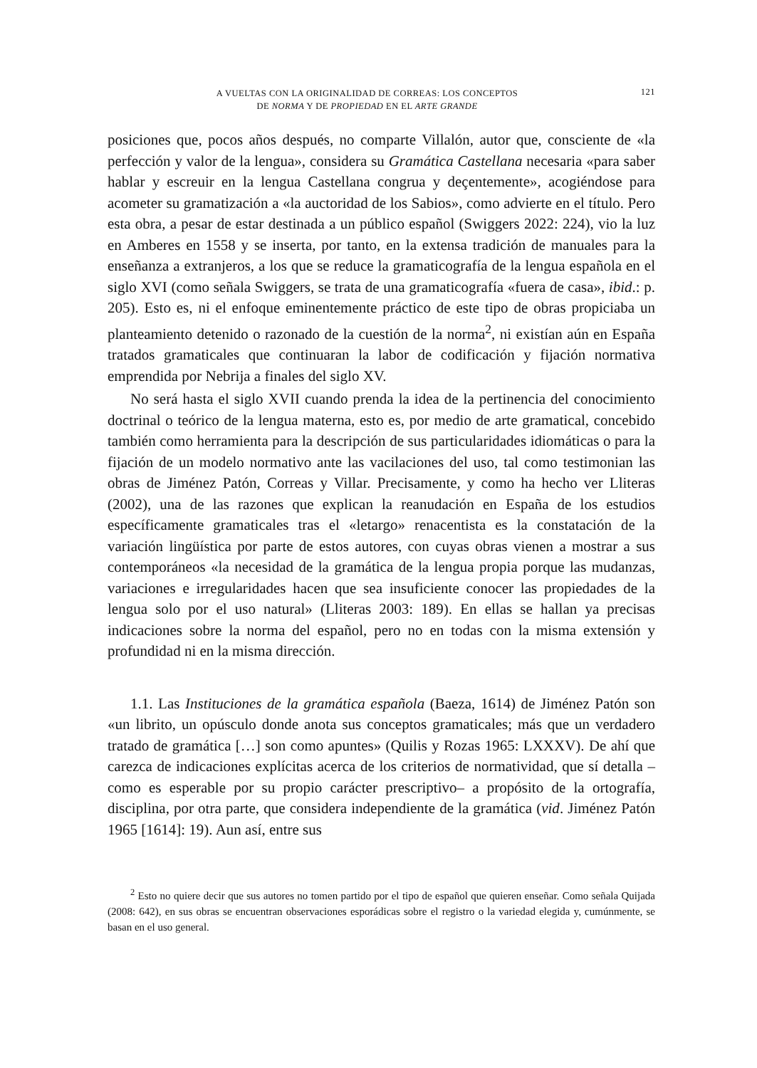A VUELTAS CON LA ORIGINALIDAD DE CORREAS: LOS CONCEPTOS
DE NORMA Y DE PROPIEDAD EN EL ARTE GRANDE
121
posiciones que, pocos años después, no comparte Villalón, autor que, consciente de «la perfección y valor de la lengua», considera su Gramática Castellana necesaria «para saber hablar y escreuir en la lengua Castellana congrua y deçentemente», acogiéndose para acometer su gramatización a «la auctoridad de los Sabios», como advierte en el título. Pero esta obra, a pesar de estar destinada a un público español (Swiggers 2022: 224), vio la luz en Amberes en 1558 y se inserta, por tanto, en la extensa tradición de manuales para la enseñanza a extranjeros, a los que se reduce la gramaticografía de la lengua española en el siglo XVI (como señala Swiggers, se trata de una gramaticografía «fuera de casa», ibid.: p. 205). Esto es, ni el enfoque eminentemente práctico de este tipo de obras propiciaba un planteamiento detenido o razonado de la cuestión de la norma<sup>2</sup>, ni existían aún en España tratados gramaticales que continuaran la labor de codificación y fijación normativa emprendida por Nebrija a finales del siglo XV.
No será hasta el siglo XVII cuando prenda la idea de la pertinencia del conocimiento doctrinal o teórico de la lengua materna, esto es, por medio de arte gramatical, concebido también como herramienta para la descripción de sus particularidades idiomáticas o para la fijación de un modelo normativo ante las vacilaciones del uso, tal como testimonian las obras de Jiménez Patón, Correas y Villar. Precisamente, y como ha hecho ver Lliteras (2002), una de las razones que explican la reanudación en España de los estudios específicamente gramaticales tras el «letargo» renacentista es la constatación de la variación lingüística por parte de estos autores, con cuyas obras vienen a mostrar a sus contemporáneos «la necesidad de la gramática de la lengua propia porque las mudanzas, variaciones e irregularidades hacen que sea insuficiente conocer las propiedades de la lengua solo por el uso natural» (Lliteras 2003: 189). En ellas se hallan ya precisas indicaciones sobre la norma del español, pero no en todas con la misma extensión y profundidad ni en la misma dirección.
1.1. Las Instituciones de la gramática española (Baeza, 1614) de Jiménez Patón son «un librito, un opúsculo donde anota sus conceptos gramaticales; más que un verdadero tratado de gramática […] son como apuntes» (Quilis y Rozas 1965: LXXXV). De ahí que carezca de indicaciones explícitas acerca de los criterios de normatividad, que sí detalla –como es esperable por su propio carácter prescriptivo– a propósito de la ortografía, disciplina, por otra parte, que considera independiente de la gramática (vid. Jiménez Patón 1965 [1614]: 19). Aun así, entre sus
<sup>2</sup> Esto no quiere decir que sus autores no tomen partido por el tipo de español que quieren enseñar. Como señala Quijada (2008: 642), en sus obras se encuentran observaciones esporádicas sobre el registro o la variedad elegida y, cumúnmente, se basan en el uso general.